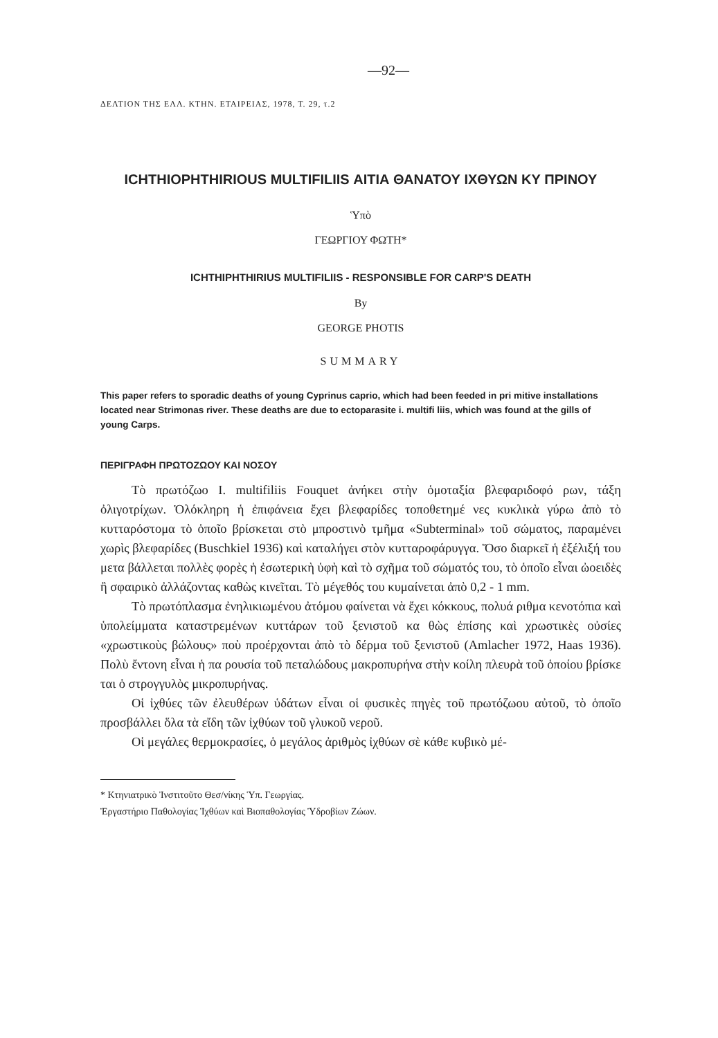—92—
ΔΕΛΤΙΟΝ ΤΗΣ ΕΛΛ. ΚΤΗΝ. ΕΤΑΙΡΕΙΑΣ, 1978, Τ. 29, τ.2
ICHTHIOPHTHIRIOUS MULTIFILIIS ΑΙΤΙΑ ΘΑΝΑΤΟΥ ΙΧΘΥΩΝ ΚΥ ΠΡΙΝΟΥ
Ὑπὸ
ΓΕΩΡΓΙΟΥ ΦΩΤΗ*
ICHTHIPHTHIRIUS MULTIFILIIS - RESPONSIBLE FOR CARP'S DEATH
By
GEORGE PHOTIS
SUMMARY
This paper refers to sporadic deaths of young Cyprinus caprio, which had been feeded in pri mitive installations located near Strimonas river. These deaths are due to ectoparasite i. multifi liis, which was found at the gills of young Carps.
ΠΕΡΙΓΡΑΦΗ ΠΡΩΤΟΖΩΟΥ ΚΑΙ ΝΟΣΟΥ
Τὸ πρωτόζωο I. multifiliis Fouquet ἀνήκει στὴν ὁμοταξία βλεφαριδοφό ρων, τάξη ὀλιγοτρίχων. Ὁλόκληρη ἡ ἐπιφάνεια ἔχει βλεφαρίδες τοποθετημέ νες κυκλικὰ γύρω ἀπὸ τὸ κυτταρόστομα τὸ ὁποῖο βρίσκεται στὸ μπροστινὸ τμῆμα «Subterminal» τοῦ σώματος, παραμένει χωρὶς βλεφαρίδες (Buschkiel 1936) καὶ καταλήγει στὸν κυτταροφάρυγγα. Ὅσο διαρκεῖ ἡ ἐξέλιξή του μετα βάλλεται πολλὲς φορὲς ἡ ἐσωτερικὴ ὑφὴ καὶ τὸ σχῆμα τοῦ σώματός του, τὸ ὁποῖο εἶναι ὠοειδὲς ἢ σφαιρικὸ ἀλλάζοντας καθὼς κινεῖται. Τὸ μέγεθός του κυμαίνεται ἀπὸ 0,2 - 1 mm.
Τὸ πρωτόπλασμα ἐνηλικιωμένου ἀτόμου φαίνεται νὰ ἔχει κόκκους, πολυά ριθμα κενοτόπια καὶ ὑπολείμματα καταστρεμένων κυττάρων τοῦ ξενιστοῦ κα θὼς ἐπίσης καὶ χρωστικὲς οὐσίες «χρωστικοὺς βώλους» ποὺ προέρχονται ἀπὸ τὸ δέρμα τοῦ ξενιστοῦ (Amlacher 1972, Haas 1936). Πολὺ ἔντονη εἶναι ἡ πα ρουσία τοῦ πεταλώδους μακροπυρήνα στὴν κοίλη πλευρὰ τοῦ ὁποίου βρίσκε ται ὁ στρογγυλὸς μικροπυρήνας.
Οἱ ἰχθύες τῶν ἐλευθέρων ὑδάτων εἶναι οἱ φυσικὲς πηγὲς τοῦ πρωτόζωου αὐτοῦ, τὸ ὁποῖο προσβάλλει ὅλα τὰ εἴδη τῶν ἰχθύων τοῦ γλυκοῦ νεροῦ.
Οἱ μεγάλες θερμοκρασίες, ὁ μεγάλος ἀριθμὸς ἰχθύων σὲ κάθε κυβικὸ μέ-
* Κτηνιατρικὸ Ἰνστιτοῦτο Θεσ/νίκης Ὑπ. Γεωργίας.
Ἐργαστήριο Παθολογίας Ἰχθύων καὶ Βιοπαθολογίας Ὑδροβίων Ζώων.